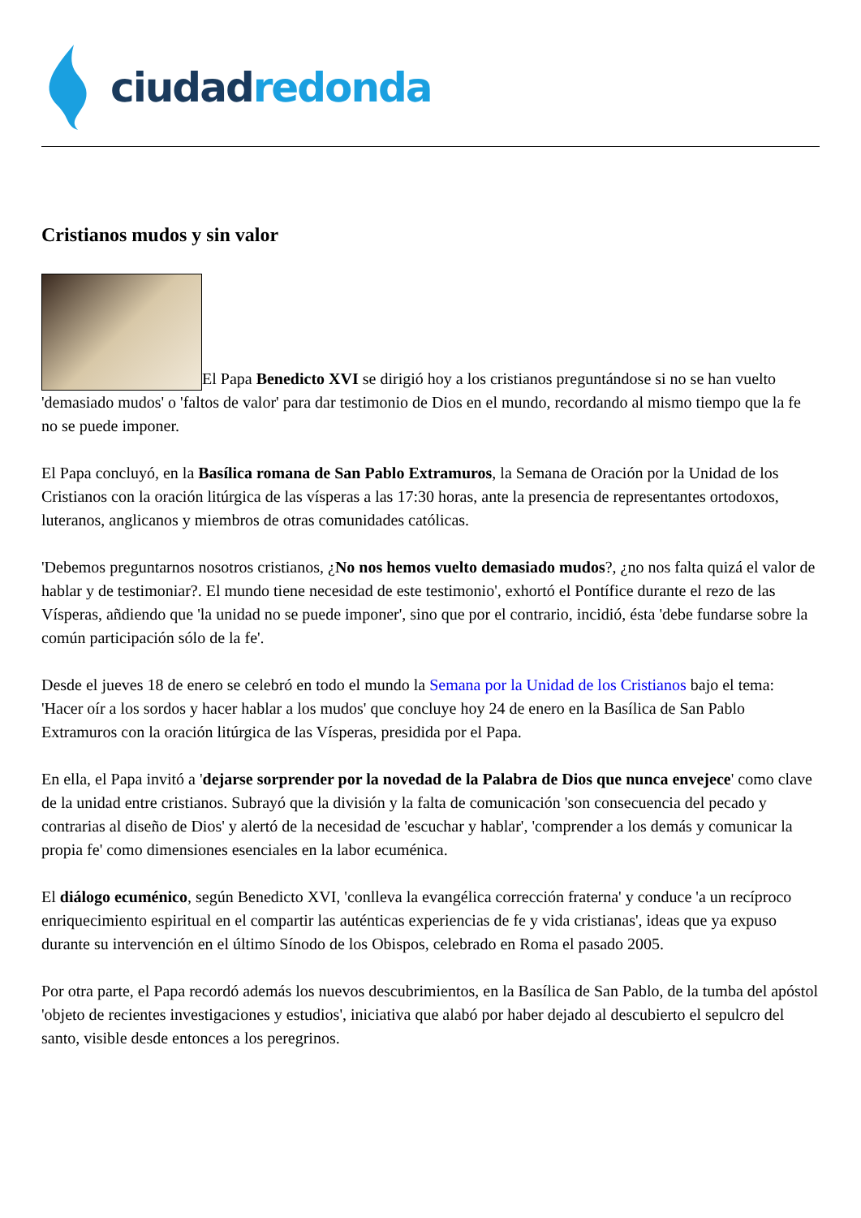ciudad redonda
Cristianos mudos y sin valor
El Papa Benedicto XVI se dirigió hoy a los cristianos preguntándose si no se han vuelto 'demasiado mudos' o 'faltos de valor' para dar testimonio de Dios en el mundo, recordando al mismo tiempo que la fe no se puede imponer.
El Papa concluyó, en la Basílica romana de San Pablo Extramuros, la Semana de Oración por la Unidad de los Cristianos con la oración litúrgica de las vísperas a las 17:30 horas, ante la presencia de representantes ortodoxos, luteranos, anglicanos y miembros de otras comunidades católicas.
'Debemos preguntarnos nosotros cristianos, ¿No nos hemos vuelto demasiado mudos?, ¿no nos falta quizá el valor de hablar y de testimoniar?. El mundo tiene necesidad de este testimonio', exhortó el Pontífice durante el rezo de las Vísperas, añdiendo que 'la unidad no se puede imponer', sino que por el contrario, incidió, ésta 'debe fundarse sobre la común participación sólo de la fe'.
Desde el jueves 18 de enero se celebró en todo el mundo la Semana por la Unidad de los Cristianos bajo el tema: 'Hacer oír a los sordos y hacer hablar a los mudos' que concluye hoy 24 de enero en la Basílica de San Pablo Extramuros con la oración litúrgica de las Vísperas, presidida por el Papa.
En ella, el Papa invitó a 'dejarse sorprender por la novedad de la Palabra de Dios que nunca envejece' como clave de la unidad entre cristianos. Subrayó que la división y la falta de comunicación 'son consecuencia del pecado y contrarias al diseño de Dios' y alertó de la necesidad de 'escuchar y hablar', 'comprender a los demás y comunicar la propia fe' como dimensiones esenciales en la labor ecuménica.
El diálogo ecuménico, según Benedicto XVI, 'conlleva la evangélica corrección fraterna' y conduce 'a un recíproco enriquecimiento espiritual en el compartir las auténticas experiencias de fe y vida cristianas', ideas que ya expuso durante su intervención en el último Sínodo de los Obispos, celebrado en Roma el pasado 2005.
Por otra parte, el Papa recordó además los nuevos descubrimientos, en la Basílica de San Pablo, de la tumba del apóstol 'objeto de recientes investigaciones y estudios', iniciativa que alabó por haber dejado al descubierto el sepulcro del santo, visible desde entonces a los peregrinos.